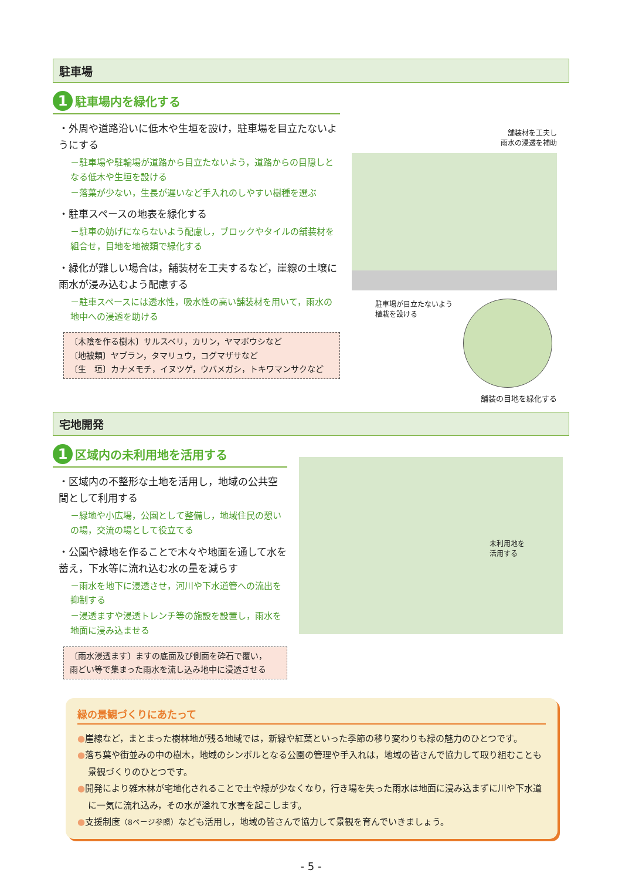駐車場
1 駐車場内を緑化する
・外周や道路沿いに低木や生垣を設け，駐車場を目立たないようにする
－駐車場や駐輪場が道路から目立たないよう，道路からの目隠しとなる低木や生垣を設ける
－落葉が少ない，生長が遅いなど手入れのしやすい樹種を選ぶ
・駐車スペースの地表を緑化する
－駐車の妨げにならないよう配慮し，ブロックやタイルの舗装材を組合せ，目地を地被類で緑化する
・緑化が難しい場合は，舗装材を工夫するなど，崖線の土壌に雨水が浸み込むよう配慮する
－駐車スペースには透水性，吸水性の高い舗装材を用いて，雨水の地中への浸透を助ける
〔木陰を作る樹木〕サルスベリ，カリン，ヤマボウシなど
〔地被類〕ヤブラン，タマリュウ，コグマザサなど
〔生　垣〕カナメモチ，イヌツゲ，ウバメガシ，トキワマンサクなど
舗装材を工夫し
雨水の浸透を補助
駐車場が目立たないよう植栽を設ける
舗装の目地を緑化する
宅地開発
1 区域内の未利用地を活用する
・区域内の不整形な土地を活用し，地域の公共空間として利用する
－緑地や小広場，公園として整備し，地域住民の憩いの場，交流の場として役立てる
・公園や緑地を作ることで木々や地面を通して水を蓄え，下水等に流れ込む水の量を減らす
－雨水を地下に浸透させ，河川や下水道管への流出を抑制する
－浸透ますや浸透トレンチ等の施設を設置し，雨水を地面に浸み込ませる
〔雨水浸透ます〕ますの底面及び側面を砕石で覆い，
雨どい等で集まった雨水を流し込み地中に浸透させる
未利用地を
活用する
緑の景観づくりにあたって
●崖線など，まとまった樹林地が残る地域では，新緑や紅葉といった季節の移り変わりも緑の魅力のひとつです。
●落ち葉や街並みの中の樹木，地域のシンボルとなる公園の管理や手入れは，地域の皆さんで協力して取り組むことも景観づくりのひとつです。
●開発により雑木林が宅地化されることで土や緑が少なくなり，行き場を失った雨水は地面に浸み込まずに川や下水道に一気に流れ込み，その水が溢れて水害を起こします。
●支援制度（8ページ参照）なども活用し，地域の皆さんで協力して景観を育んでいきましょう。
- 5 -